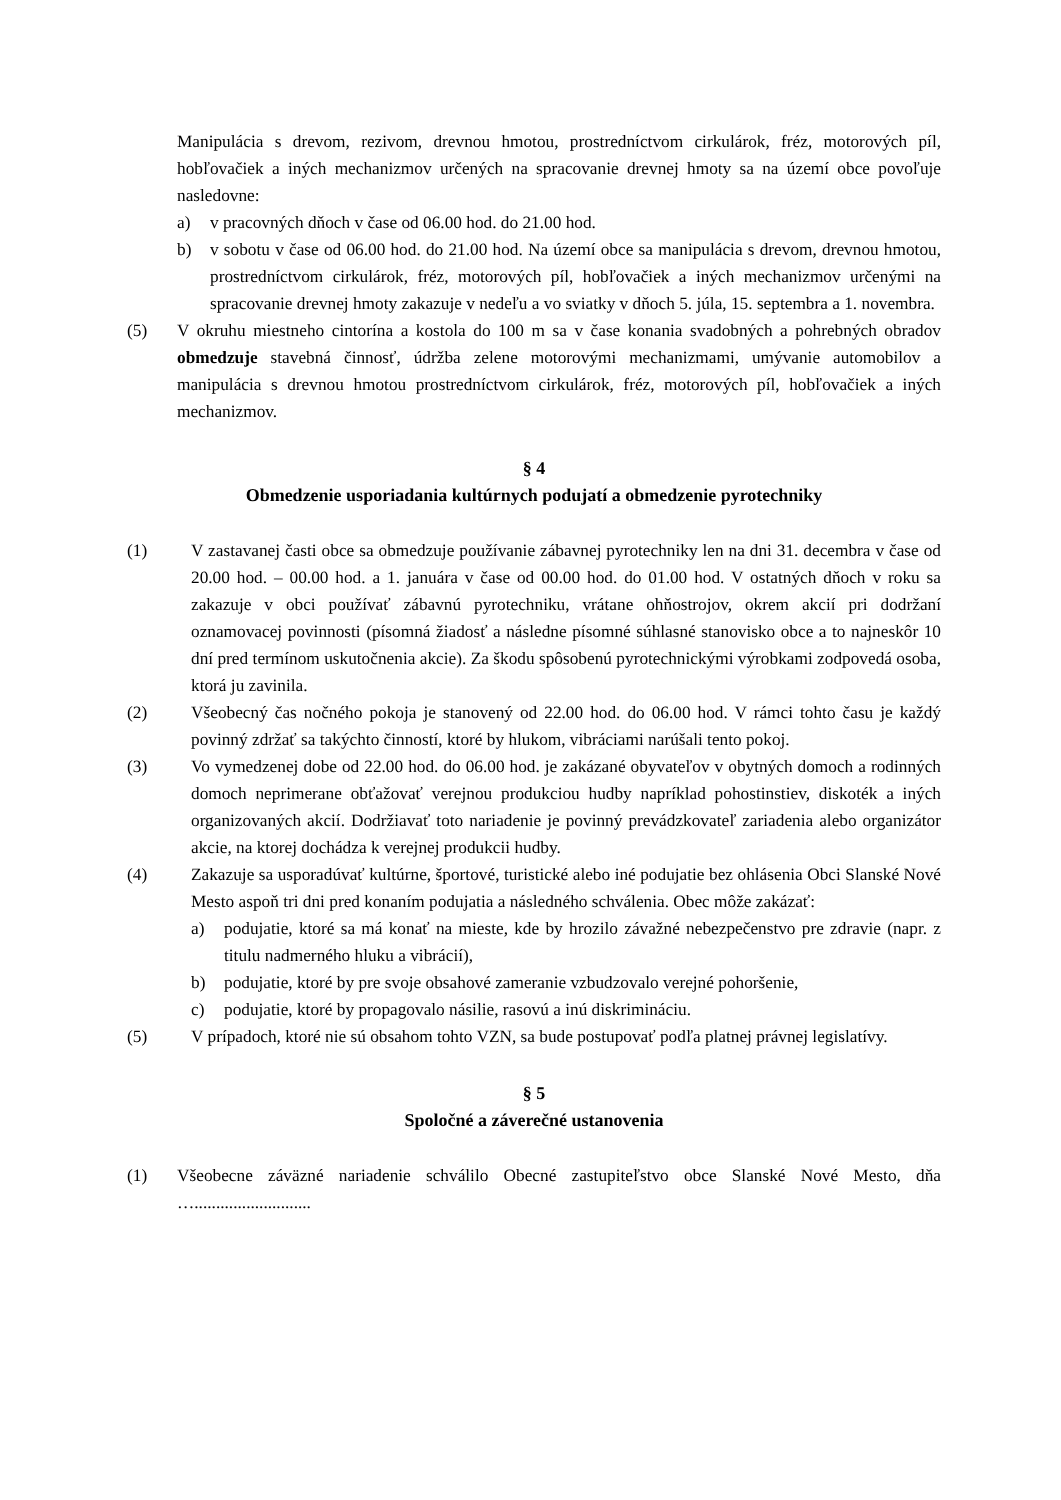Manipulácia s drevom, rezivom, drevnou hmotou, prostredníctvom cirkulárok, fréz, motorových píl, hobľovačiek a iných mechanizmov určených na spracovanie drevnej hmoty sa na území obce povoľuje nasledovne:
a) v pracovných dňoch v čase od 06.00 hod. do 21.00 hod.
b) v sobotu v čase od 06.00 hod. do 21.00 hod. Na území obce sa manipulácia s drevom, drevnou hmotou, prostredníctvom cirkulárok, fréz, motorových píl, hobľovačiek a iných mechanizmov určenými na spracovanie drevnej hmoty zakazuje v nedeľu a vo sviatky v dňoch 5. júla, 15. septembra a 1. novembra.
(5) V okruhu miestneho cintorína a kostola do 100 m sa v čase konania svadobných a pohrebných obradov obmedzuje stavebná činnosť, údržba zelene motorovými mechanizmami, umývanie automobilov a manipulácia s drevnou hmotou prostredníctvom cirkulárok, fréz, motorových píl, hobľovačiek a iných mechanizmov.
§ 4
Obmedzenie usporiadania kultúrnych podujatí a obmedzenie pyrotechniky
(1) V zastavanej časti obce sa obmedzuje používanie zábavnej pyrotechniky len na dni 31. decembra v čase od 20.00 hod. – 00.00 hod. a 1. januára v čase od 00.00 hod. do 01.00 hod. V ostatných dňoch v roku sa zakazuje v obci používať zábavnú pyrotechniku, vrátane ohňostrojov, okrem akcií pri dodržaní oznamovacej povinnosti (písomná žiadosť a následne písomné súhlasné stanovisko obce a to najneskôr 10 dní pred termínom uskutočnenia akcie). Za škodu spôsobenú pyrotechnickými výrobkami zodpovedá osoba, ktorá ju zavinila.
(2) Všeobecný čas nočného pokoja je stanovený od 22.00 hod. do 06.00 hod. V rámci tohto času je každý povinný zdržať sa takýchto činností, ktoré by hlukom, vibráciami narúšali tento pokoj.
(3) Vo vymedzenej dobe od 22.00 hod. do 06.00 hod. je zakázané obyvateľov v obytných domoch a rodinných domoch neprimerane obťažovať verejnou produkciou hudby napríklad pohostinstiev, diskoték a iných organizovaných akcií. Dodržiavať toto nariadenie je povinný prevádzkovateľ zariadenia alebo organizátor akcie, na ktorej dochádza k verejnej produkcii hudby.
(4) Zakazuje sa usporadúvať kultúrne, športové, turistické alebo iné podujatie bez ohlásenia Obci Slanské Nové Mesto aspoň tri dni pred konaním podujatia a následného schválenia. Obec môže zakázať:
a) podujatie, ktoré sa má konať na mieste, kde by hrozilo závažné nebezpečenstvo pre zdravie (napr. z titulu nadmerného hluku a vibrácií),
b) podujatie, ktoré by pre svoje obsahové zameranie vzbudzovalo verejné pohoršenie,
c) podujatie, ktoré by propagovalo násilie, rasovú a inú diskrimináciu.
(5) V prípadoch, ktoré nie sú obsahom tohto VZN, sa bude postupovať podľa platnej právnej legislatívy.
§ 5
Spoločné a záverečné ustanovenia
(1) Všeobecne záväzné nariadenie schválilo Obecné zastupiteľstvo obce Slanské Nové Mesto, dňa …...........................